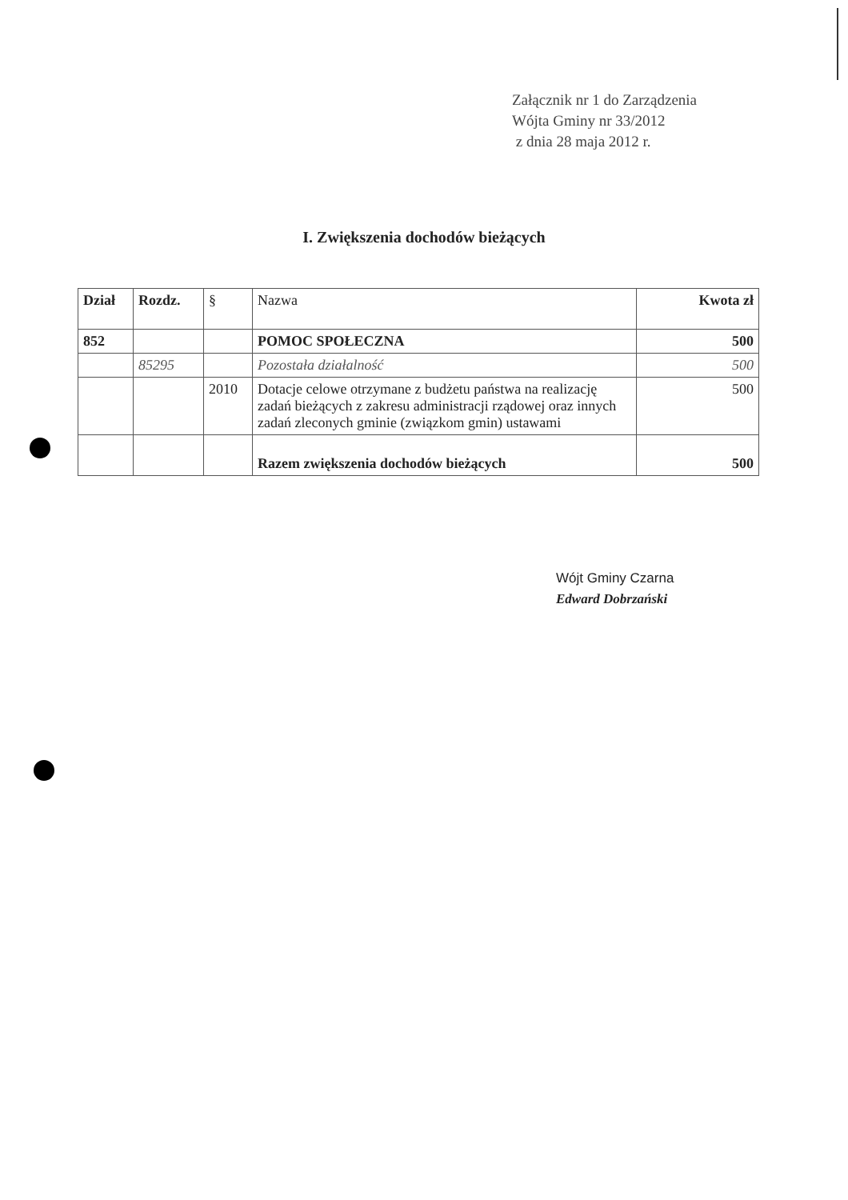Załącznik nr 1 do Zarządzenia
Wójta Gminy nr 33/2012
z dnia 28 maja 2012 r.
I. Zwiększenia dochodów bieżących
| Dział | Rozdz. | § | Nazwa | Kwota zł |
| --- | --- | --- | --- | --- |
| 852 | | | POMOC SPOŁECZNA | 500 |
| | 85295 | | Pozostała działalność | 500 |
| | | 2010 | Dotacje celowe otrzymane z budżetu państwa na realizację zadań bieżących z zakresu administracji rządowej oraz innych zadań zleconych gminie (związkom gmin) ustawami | 500 |
| | | | Razem zwiększenia dochodów bieżących | 500 |
Wójt Gminy Czarna
Edward Dobrzański